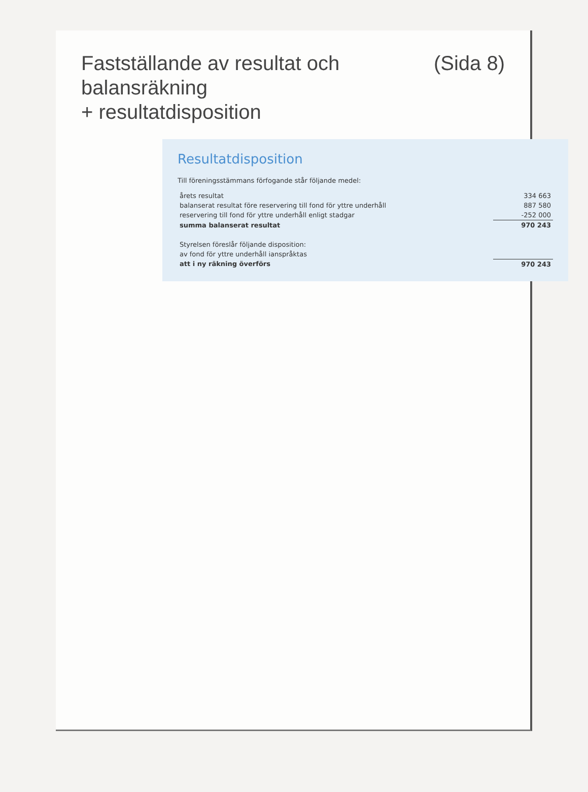Fastställande av resultat och balansräkning
+ resultatdisposition (Sida 8)
Resultatdisposition
Till föreningsstämmans förfogande står följande medel:
| årets resultat | 334 663 |
| balanserat resultat före reservering till fond för yttre underhåll | 887 580 |
| reservering till fond för yttre underhåll enligt stadgar | -252 000 |
| summa balanserat resultat | 970 243 |
| Styrelsen föreslår följande disposition: | |
| av fond för yttre underhåll ianspråktas | |
| att i ny räkning överförs | 970 243 |